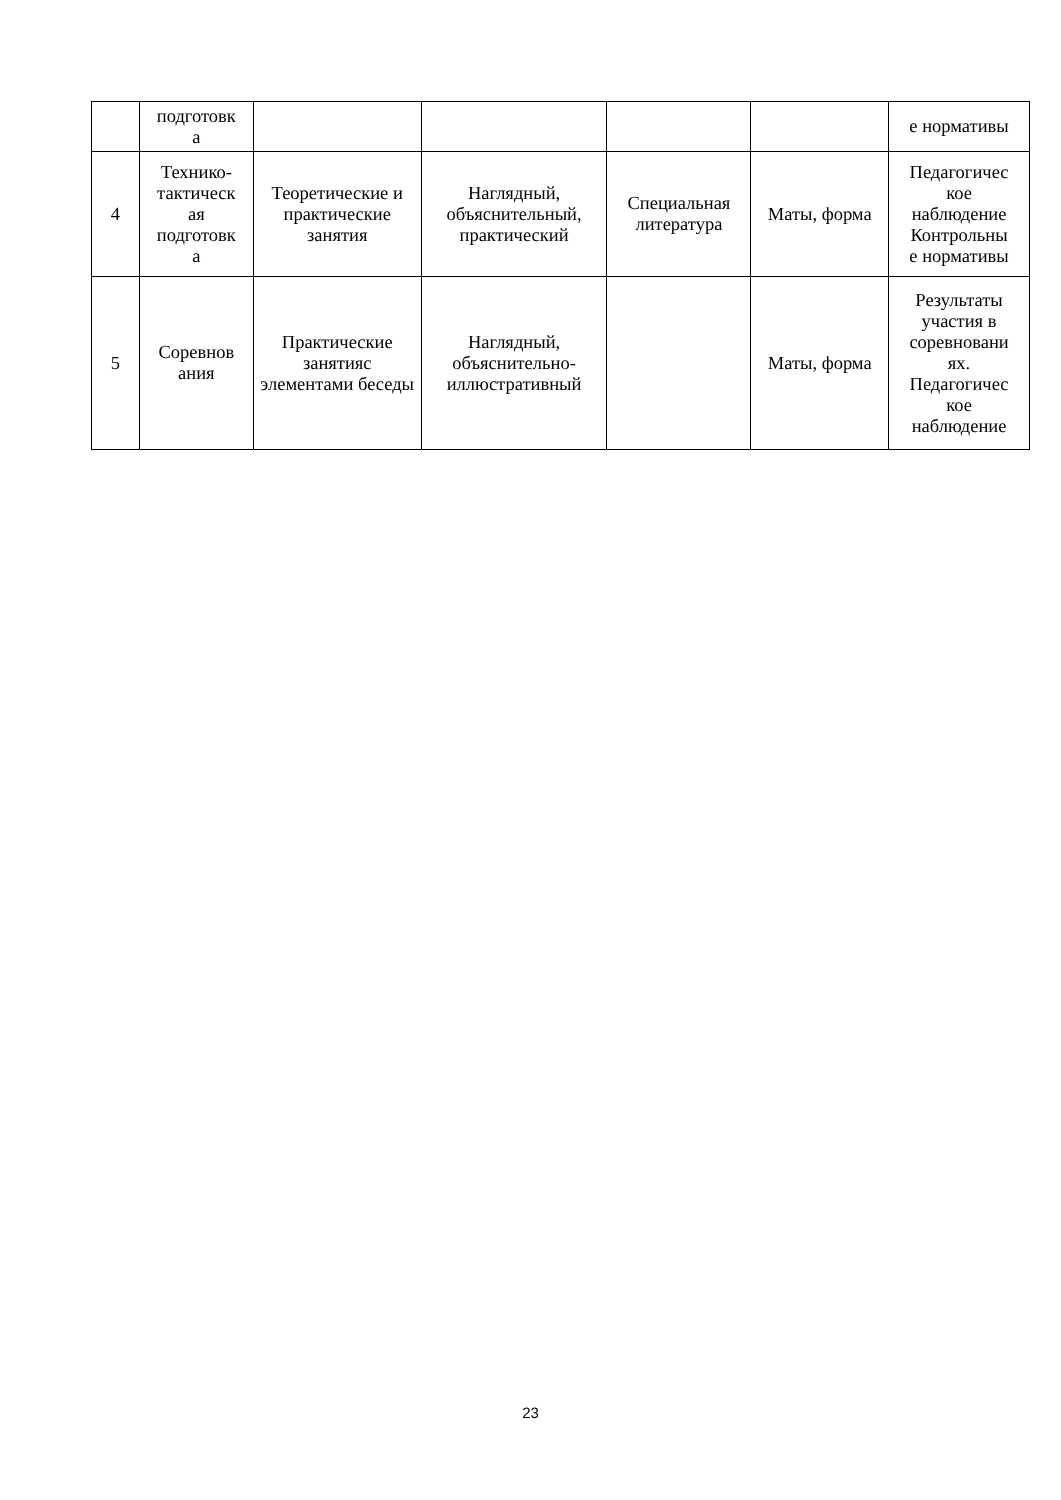| | подготовк а | | | | | е нормативы |
| 4 | Технико- тактическ ая подготовк а | Теоретические и практические занятия | Наглядный, объяснительный, практический | Специальная литература | Маты, форма | Педагогичес кое наблюдение Контрольны е нормативы |
| 5 | Соревнов ания | Практические занятияс элементами беседы | Наглядный, объяснительно-иллюстративный | | Маты, форма | Результаты участия в соревновани ях. Педагогичес кое наблюдение |
23